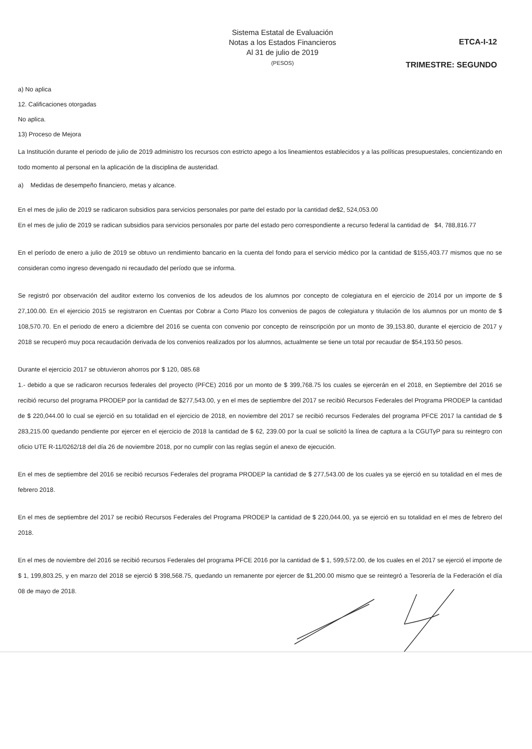Sistema Estatal de Evaluación
Notas a los Estados Financieros
Al 31 de julio de 2019
(PESOS)
ETCA-I-12
TRIMESTRE: SEGUNDO
a) No aplica
12. Calificaciones otorgadas
No aplica.
13) Proceso de Mejora
La Institución durante el periodo de julio de 2019 administro los recursos con estricto apego a los lineamientos establecidos y a las políticas presupuestales, concientizando en todo momento al personal en la aplicación de la disciplina de austeridad.
a) Medidas de desempeño financiero, metas y alcance.
En el mes de julio de 2019 se radicaron subsidios para servicios personales por parte del estado por la cantidad de$2, 524,053.00
En el mes de julio de 2019 se radican subsidios para servicios personales por parte del estado pero correspondiente a recurso federal la cantidad de $4, 788,816.77
En el período de enero a julio de 2019 se obtuvo un rendimiento bancario en la cuenta del fondo para el servicio médico por la cantidad de $155,403.77 mismos que no se consideran como ingreso devengado ni recaudado del período que se informa.
Se registró por observación del auditor externo los convenios de los adeudos de los alumnos por concepto de colegiatura en el ejercicio de 2014 por un importe de $ 27,100.00. En el ejercicio 2015 se registraron en Cuentas por Cobrar a Corto Plazo los convenios de pagos de colegiatura y titulación de los alumnos por un monto de $ 108,570.70. En el periodo de enero a diciembre del 2016 se cuenta con convenio por concepto de reinscripción por un monto de 39,153.80, durante el ejercicio de 2017 y 2018 se recuperó muy poca recaudación derivada de los convenios realizados por los alumnos, actualmente se tiene un total por recaudar de $54,193.50 pesos.
Durante el ejercicio 2017 se obtuvieron ahorros por $ 120, 085.68
1.- debido a que se radicaron recursos federales del proyecto (PFCE) 2016 por un monto de $ 399,768.75 los cuales se ejercerán en el 2018, en Septiembre del 2016 se recibió recurso del programa PRODEP por la cantidad de $277,543.00, y en el mes de septiembre del 2017 se recibió Recursos Federales del Programa PRODEP la cantidad de $ 220,044.00 lo cual se ejerció en su totalidad en el ejercicio de 2018, en noviembre del 2017 se recibió recursos Federales del programa PFCE 2017 la cantidad de $ 283,215.00 quedando pendiente por ejercer en el ejercicio de 2018 la cantidad de $ 62, 239.00 por la cual se solicitó la línea de captura a la CGUTyP para su reintegro con oficio UTE R-11/0262/18 del día 26 de noviembre 2018, por no cumplir con las reglas según el anexo de ejecución.
En el mes de septiembre del 2016 se recibió recursos Federales del programa PRODEP la cantidad de $ 277,543.00 de los cuales ya se ejerció en su totalidad en el mes de febrero 2018.
En el mes de septiembre del 2017 se recibió Recursos Federales del Programa PRODEP la cantidad de $ 220,044.00, ya se ejerció en su totalidad en el mes de febrero del 2018.
En el mes de noviembre del 2016 se recibió recursos Federales del programa PFCE 2016 por la cantidad de $ 1, 599,572.00, de los cuales en el 2017 se ejerció el importe de $ 1, 199,803.25, y en marzo del 2018 se ejerció $ 398,568.75, quedando un remanente por ejercer de $1,200.00 mismo que se reintegró a Tesorería de la Federación el día 08 de mayo de 2018.